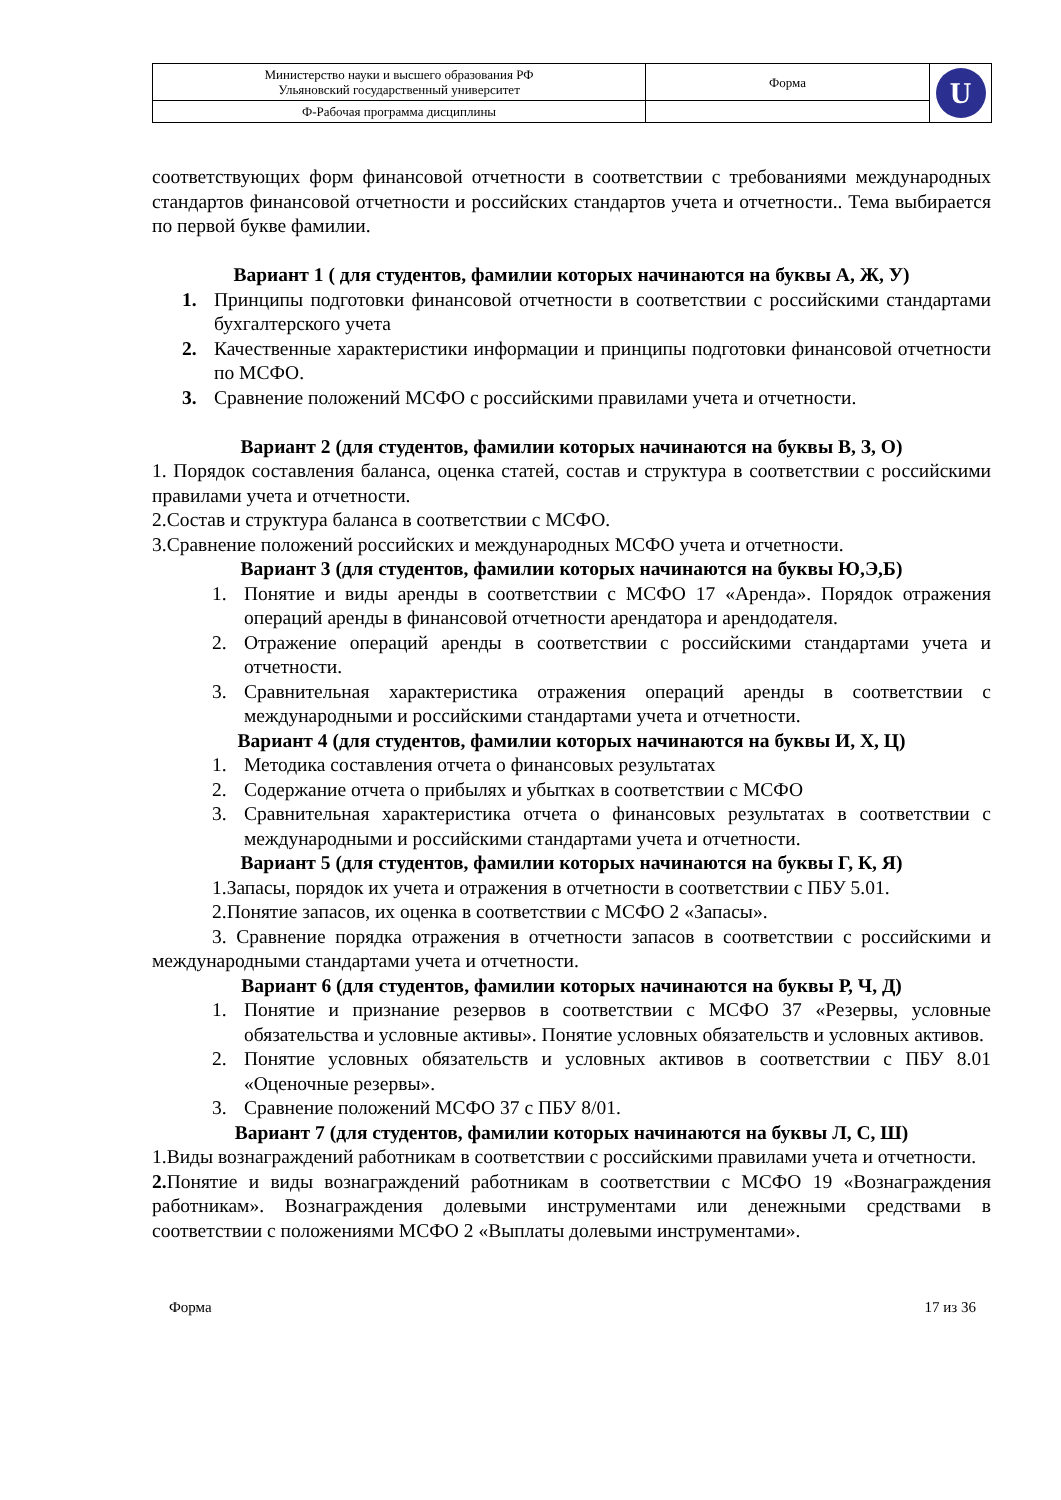| Министерство науки и высшего образования РФ Ульяновский государственный университет | Форма | U |
| Ф-Рабочая программа дисциплины | | |
соответствующих форм финансовой отчетности в соответствии с требованиями международных стандартов финансовой отчетности и российских стандартов учета и отчетности.. Тема выбирается по первой букве фамилии.
Вариант 1 ( для студентов, фамилии которых начинаются на буквы А, Ж, У)
1. Принципы подготовки финансовой отчетности в соответствии с российскими стандартами бухгалтерского учета
2. Качественные характеристики информации и принципы подготовки финансовой отчетности по МСФО.
3. Сравнение положений МСФО с российскими правилами учета и отчетности.
Вариант 2 (для студентов, фамилии которых начинаются на буквы В, З, О)
1. Порядок составления баланса, оценка статей, состав и структура в соответствии с российскими правилами учета и отчетности.
2.Состав и структура баланса в соответствии с МСФО.
3.Сравнение положений российских и международных МСФО учета и отчетности.
Вариант 3 (для студентов, фамилии которых начинаются на буквы Ю,Э,Б)
1. Понятие и виды аренды в соответствии с МСФО 17 «Аренда». Порядок отражения операций аренды в финансовой отчетности арендатора и арендодателя.
2. Отражение операций аренды в соответствии с российскими стандартами учета и отчетности.
3. Сравнительная характеристика отражения операций аренды в соответствии с международными и российскими стандартами учета и отчетности.
Вариант 4 (для студентов, фамилии которых начинаются на буквы И, Х, Ц)
1. Методика составления отчета о финансовых результатах
2. Содержание отчета о прибылях и убытках в соответствии с МСФО
3. Сравнительная характеристика отчета о финансовых результатах в соответствии с международными и российскими стандартами учета и отчетности.
Вариант 5 (для студентов, фамилии которых начинаются на буквы Г, К, Я)
1.Запасы, порядок их учета и отражения в отчетности в соответствии с ПБУ 5.01.
2.Понятие запасов, их оценка в соответствии с МСФО 2 «Запасы».
3. Сравнение порядка отражения в отчетности запасов в соответствии с российскими и международными стандартами учета и отчетности.
Вариант 6 (для студентов, фамилии которых начинаются на буквы Р, Ч, Д)
1. Понятие и признание резервов в соответствии с МСФО 37 «Резервы, условные обязательства и условные активы». Понятие условных обязательств и условных активов.
2. Понятие условных обязательств и условных активов в соответствии с ПБУ 8.01 «Оценочные резервы».
3. Сравнение положений МСФО 37 с ПБУ 8/01.
Вариант 7 (для студентов, фамилии которых начинаются на буквы Л, С, Ш)
1.Виды вознаграждений работникам в соответствии с российскими правилами учета и отчетности.
2. Понятие и виды вознаграждений работникам в соответствии с МСФО 19 «Вознаграждения работникам». Вознаграждения долевыми инструментами или денежными средствами в соответствии с положениями МСФО 2 «Выплаты долевыми инструментами».
Форма 17 из 36